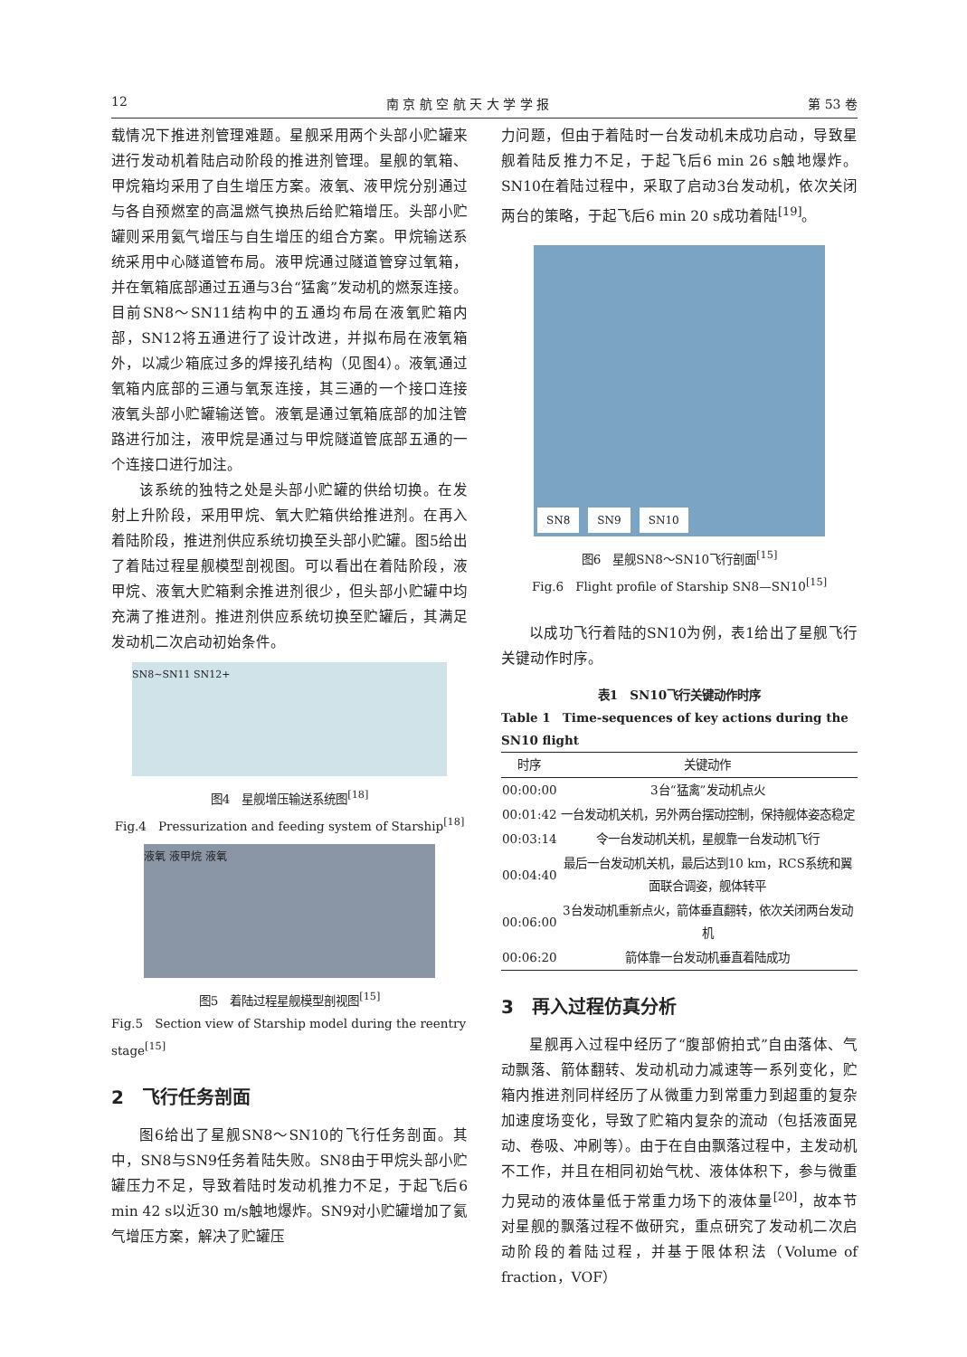12 南 京 航 空 航 天 大 学 学 报 第 53 卷
载情况下推进剂管理难题。星舰采用两个头部小贮罐来进行发动机着陆启动阶段的推进剂管理。星舰的氧箱、甲烷箱均采用了自生增压方案。液氧、液甲烷分别通过与各自预燃室的高温燃气换热后给贮箱增压。头部小贮罐则采用氦气增压与自生增压的组合方案。甲烷输送系统采用中心隧道管布局。液甲烷通过隧道管穿过氧箱，并在氧箱底部通过五通与3台“猛禽”发动机的燃泵连接。目前SN8～SN11结构中的五通均布局在液氧贮箱内部，SN12将五通进行了设计改进，并拟布局在液氧箱外，以减少箱底过多的焊接孔结构（见图4）。液氧通过氧箱内底部的三通与氧泵连接，其三通的一个接口连接液氧头部小贮罐输送管。液氧是通过氧箱底部的加注管路进行加注，液甲烷是通过与甲烷隧道管底部五通的一个连接口进行加注。
该系统的独特之处是头部小贮罐的供给切换。在发射上升阶段，采用甲烷、氧大贮箱供给推进剂。在再入着陆阶段，推进剂供应系统切换至头部小贮罐。图5给出了着陆过程星舰模型剖视图。可以看出在着陆阶段，液甲烷、液氧大贮箱剩余推进剂很少，但头部小贮罐中均充满了推进剂。推进剂供应系统切换至贮罐后，其满足发动机二次启动初始条件。
SN8~SN11 SN12+
图4　星舰增压输送系统图<sup>[18]</sup>
Fig.4　Pressurization and feeding system of Starship<sup>[18]</sup>
液氧 液甲烷 液氧
图5　着陆过程星舰模型剖视图<sup>[15]</sup>
Fig.5　Section view of Starship model during the reentry stage<sup>[15]</sup>
2　飞行任务剖面
图6给出了星舰SN8～SN10的飞行任务剖面。其中，SN8与SN9任务着陆失败。SN8由于甲烷头部小贮罐压力不足，导致着陆时发动机推力不足，于起飞后6 min 42 s以近30 m/s触地爆炸。SN9对小贮罐增加了氦气增压方案，解决了贮罐压
力问题，但由于着陆时一台发动机未成功启动，导致星舰着陆反推力不足，于起飞后6 min 26 s触地爆炸。SN10在着陆过程中，采取了启动3台发动机，依次关闭两台的策略，于起飞后6 min 20 s成功着陆<sup>[19]</sup>。
SN8 SN9 SN10
图6　星舰SN8～SN10飞行剖面<sup>[15]</sup>
Fig.6　Flight profile of Starship SN8—SN10<sup>[15]</sup>
以成功飞行着陆的SN10为例，表1给出了星舰飞行关键动作时序。
表1　SN10飞行关键动作时序
Table 1　Time-sequences of key actions during the SN10 flight
| 时序 | 关键动作 |
| --- | --- |
| 00:00:00 | 3台“猛禽”发动机点火 |
| 00:01:42 | 一台发动机关机，另外两台摆动控制，保持舰体姿态稳定 |
| 00:03:14 | 令一台发动机关机，星舰靠一台发动机飞行 |
| 00:04:40 | 最后一台发动机关机，最后达到10 km，RCS系统和翼面联合调姿，舰体转平 |
| 00:06:00 | 3台发动机重新点火，箭体垂直翻转，依次关闭两台发动机 |
| 00:06:20 | 箭体靠一台发动机垂直着陆成功 |
3　再入过程仿真分析
星舰再入过程中经历了“腹部俯拍式”自由落体、气动飘落、箭体翻转、发动机动力减速等一系列变化，贮箱内推进剂同样经历了从微重力到常重力到超重的复杂加速度场变化，导致了贮箱内复杂的流动（包括液面晃动、卷吸、冲刷等）。由于在自由飘落过程中，主发动机不工作，并且在相同初始气枕、液体体积下，参与微重力晃动的液体量低于常重力场下的液体量<sup>[20]</sup>，故本节对星舰的飘落过程不做研究，重点研究了发动机二次启动阶段的着陆过程，并基于限体积法（Volume of fraction，VOF）